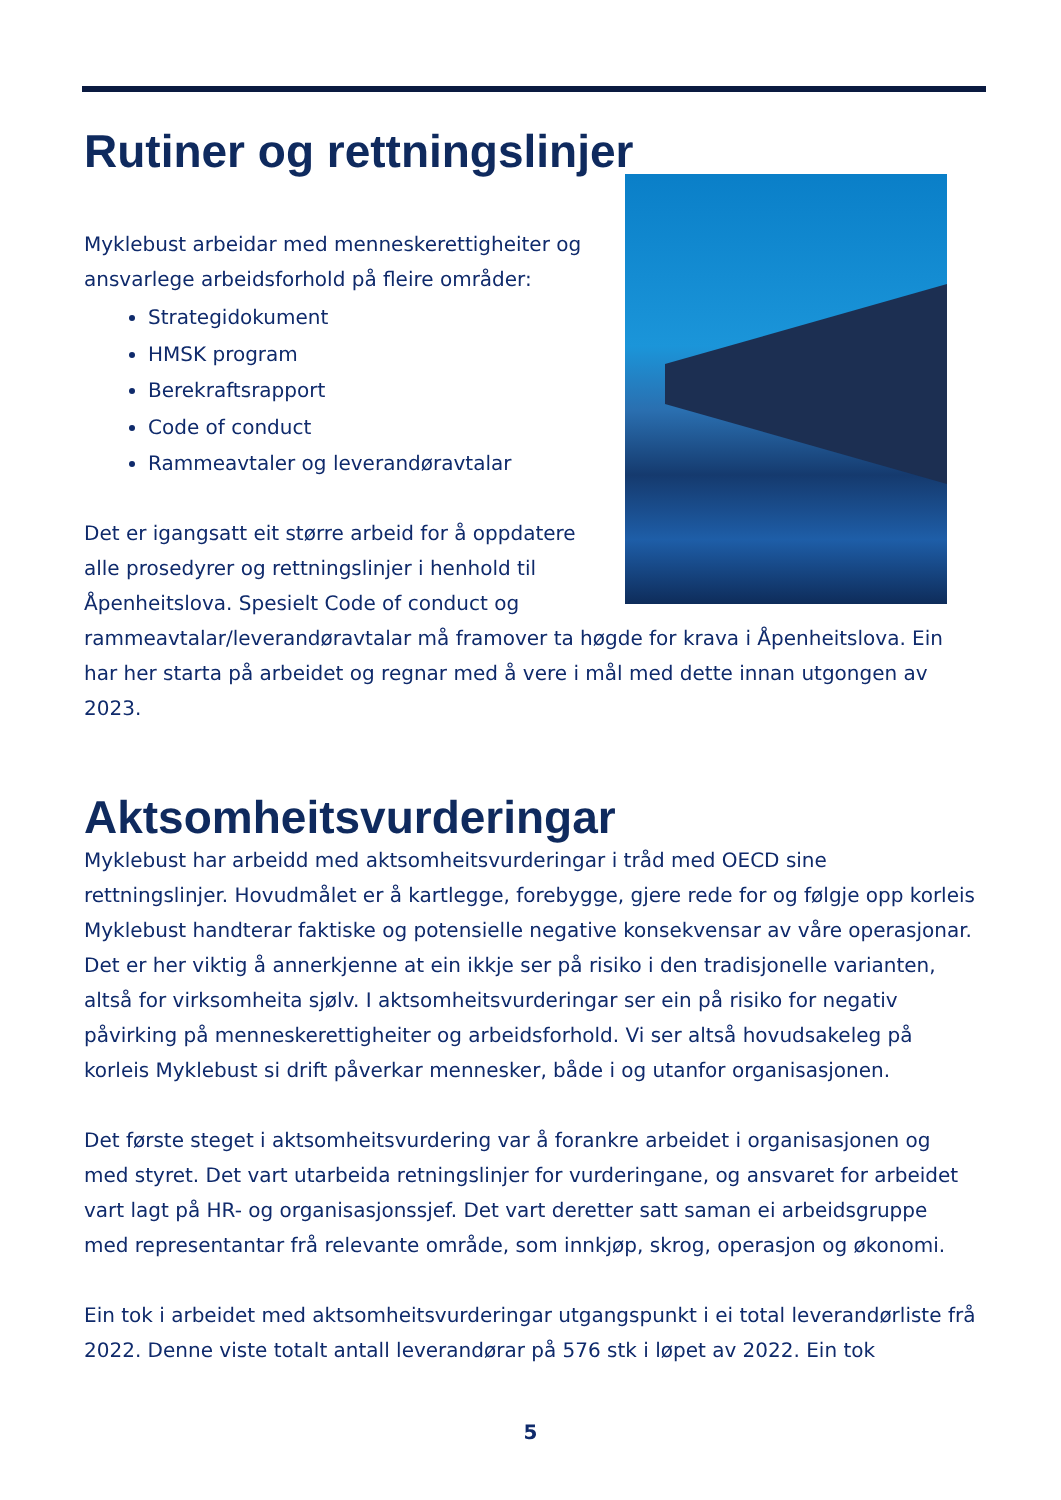Rutiner og rettningslinjer
Myklebust arbeidar med menneskerettigheiter og ansvarlege arbeidsforhold på fleire områder:
Strategidokument
HMSK program
Berekraftsrapport
Code of conduct
Rammeavtaler og leverandøravtalar
Det er igangsatt eit større arbeid for å oppdatere alle prosedyrer og rettningslinjer i henhold til Åpenheitslova. Spesielt Code of conduct og rammeavtalar/leverandøravtalar må framover ta høgde for krava i Åpenheitslova. Ein har her starta på arbeidet og regnar med å vere i mål med dette innan utgongen av 2023.
Aktsomheitsvurderingar
Myklebust har arbeidd med aktsomheitsvurderingar i tråd med OECD sine rettningslinjer. Hovudmålet er å kartlegge, forebygge, gjere rede for og følgje opp korleis Myklebust handterar faktiske og potensielle negative konsekvensar av våre operasjonar. Det er her viktig å annerkjenne at ein ikkje ser på risiko i den tradisjonelle varianten, altså for virksomheita sjølv. I aktsomheitsvurderingar ser ein på risiko for negativ påvirking på menneskerettigheiter og arbeidsforhold. Vi ser altså hovudsakeleg på korleis Myklebust si drift påverkar mennesker, både i og utanfor organisasjonen.
Det første steget i aktsomheitsvurdering var å forankre arbeidet i organisasjonen og med styret. Det vart utarbeida retningslinjer for vurderingane, og ansvaret for arbeidet vart lagt på HR- og organisasjonssjef. Det vart deretter satt saman ei arbeidsgruppe med representantar frå relevante område, som innkjøp, skrog, operasjon og økonomi.
Ein tok i arbeidet med aktsomheitsvurderingar utgangspunkt i ei total leverandørliste frå 2022. Denne viste totalt antall leverandørar på 576 stk i løpet av 2022. Ein tok
5